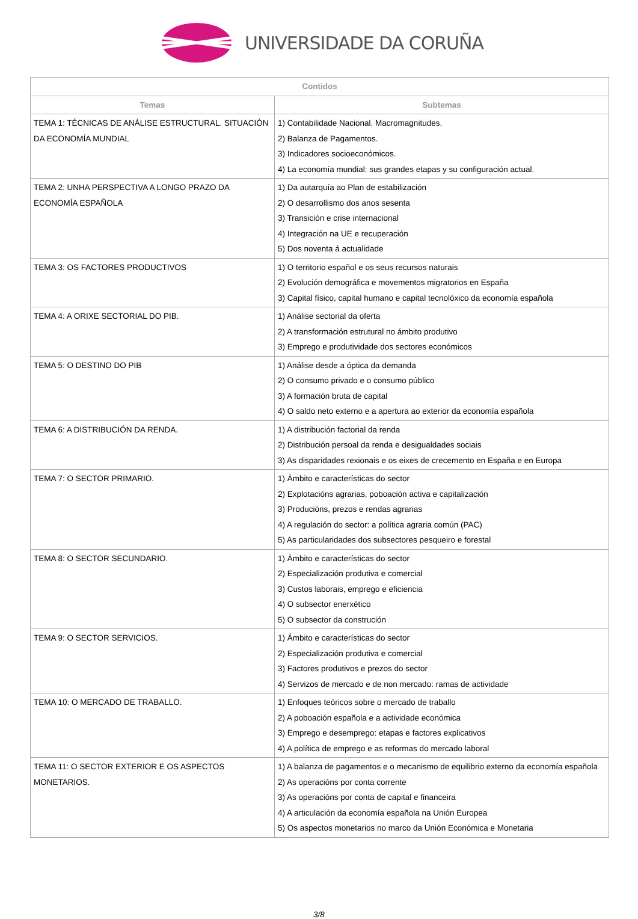UNIVERSIDADE DA CORUÑA
| Contidos | |
| --- | --- |
| Temas | Subtemas |
| TEMA 1: TÉCNICAS DE ANÁLISE ESTRUCTURAL. SITUACIÓN DA ECONOMÍA MUNDIAL | 1) Contabilidade Nacional. Macromagnitudes. 2) Balanza de Pagamentos. 3) Indicadores socioeconómicos. 4) La economía mundial: sus grandes etapas y su configuración actual. |
| TEMA 2: UNHA PERSPECTIVA A LONGO PRAZO DA ECONOMÍA ESPAÑOLA | 1) Da autarquía ao Plan de estabilización 2) O desarrollismo dos anos sesenta 3) Transición e crise internacional 4) Integración na UE e recuperación 5) Dos noventa á actualidade |
| TEMA 3: OS FACTORES PRODUCTIVOS | 1) O territorio español e os seus recursos naturais 2) Evolución demográfica e movementos migratorios en España 3) Capital físico, capital humano e capital tecnolóxico da economía española |
| TEMA 4: A ORIXE SECTORIAL DO PIB. | 1) Análise sectorial da oferta 2) A transformación estrutural no ámbito produtivo 3) Emprego e produtividade dos sectores económicos |
| TEMA 5: O DESTINO DO PIB | 1) Análise desde a óptica da demanda 2) O consumo privado e o consumo público 3) A formación bruta de capital 4) O saldo neto externo e a apertura ao exterior da economía española |
| TEMA 6: A DISTRIBUCIÓN DA RENDA. | 1) A distribución factorial da renda 2) Distribución persoal da renda e desigualdades sociais 3) As disparidades rexionais e os eixes de crecemento en España e en Europa |
| TEMA 7: O SECTOR PRIMARIO. | 1) Ámbito e características do sector 2) Explotacións agrarias, poboación activa e capitalización 3) Producións, prezos e rendas agrarias 4) A regulación do sector: a política agraria común (PAC) 5) As particularidades dos subsectores pesqueiro e forestal |
| TEMA 8: O SECTOR SECUNDARIO. | 1) Ámbito e características do sector 2) Especialización produtiva e comercial 3) Custos laborais, emprego e eficiencia 4) O subsector enerxético 5) O subsector da construción |
| TEMA 9: O SECTOR SERVICIOS. | 1) Ámbito e características do sector 2) Especialización produtiva e comercial 3) Factores produtivos e prezos do sector 4) Servizos de mercado e de non mercado: ramas de actividade |
| TEMA 10: O MERCADO DE TRABALLO. | 1) Enfoques teóricos sobre o mercado de traballo 2) A poboación española e a actividade económica 3) Emprego e desemprego: etapas e factores explicativos 4) A política de emprego e as reformas do mercado laboral |
| TEMA 11: O SECTOR EXTERIOR E OS ASPECTOS MONETARIOS. | 1) A balanza de pagamentos e o mecanismo de equilibrio externo da economía española 2) As operacións por conta corrente 3) As operacións por conta de capital e financeira 4) A articulación da economía española na Unión Europea 5) Os aspectos monetarios no marco da Unión Económica e Monetaria |
3/8